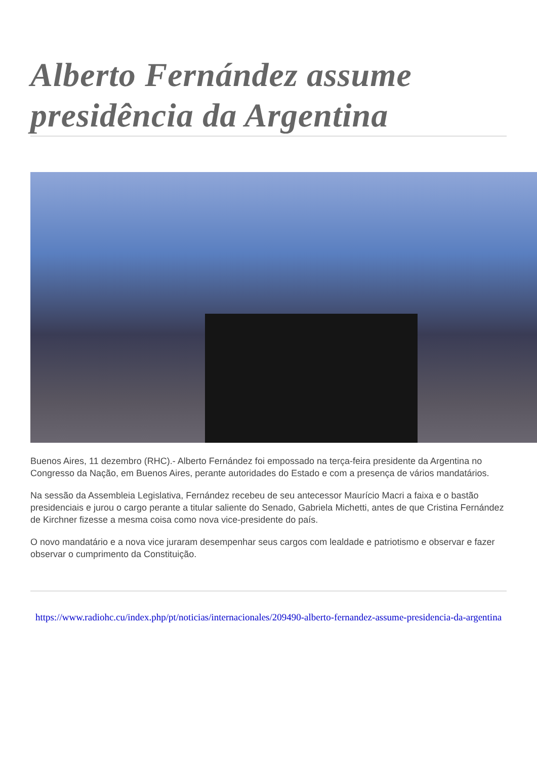Alberto Fernández assume presidência da Argentina
Buenos Aires, 11 dezembro (RHC).- Alberto Fernández foi empossado na terça-feira presidente da Argentina no Congresso da Nação, em Buenos Aires, perante autoridades do Estado e com a presença de vários mandatários.
Na sessão da Assembleia Legislativa, Fernández recebeu de seu antecessor Maurício Macri a faixa e o bastão presidenciais e jurou o cargo perante a titular saliente do Senado, Gabriela Michetti, antes de que Cristina Fernández de Kirchner fizesse a mesma coisa como nova vice-presidente do país.
O novo mandatário e a nova vice juraram desempenhar seus cargos com lealdade e patriotismo e observar e fazer observar o cumprimento da Constituição.
https://www.radiohc.cu/index.php/pt/noticias/internacionales/209490-alberto-fernandez-assume-presidencia-da-argentina